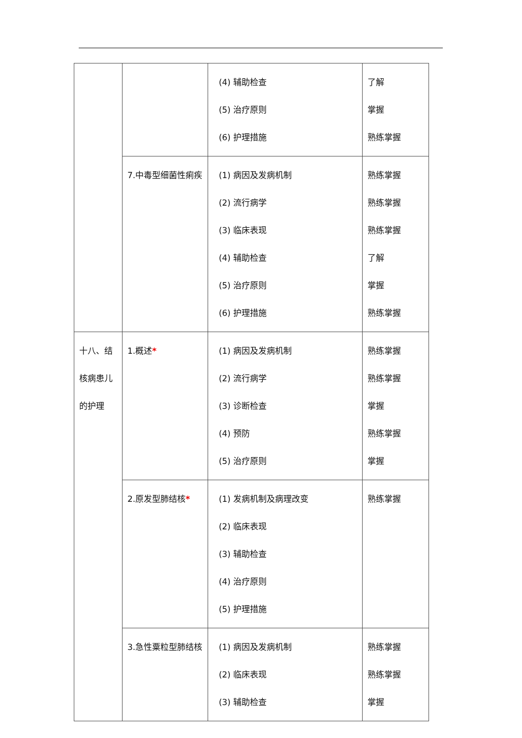| | | (4) 辅助检查 (5) 治疗原则 (6) 护理措施 | 了解 掌握 熟练掌握 |
| | 7.中毒型细菌性痢疾 | (1) 病因及发病机制 (2) 流行病学 (3) 临床表现 (4) 辅助检查 (5) 治疗原则 (6) 护理措施 | 熟练掌握 熟练掌握 熟练掌握 了解 掌握 熟练掌握 |
| 十八、结核病患儿的护理 | 1.概述 * | (1) 病因及发病机制 (2) 流行病学 (3) 诊断检查 (4) 预防 (5) 治疗原则 | 熟练掌握 熟练掌握 掌握 熟练掌握 掌握 |
| | 2.原发型肺结核 * | (1) 发病机制及病理改变 (2) 临床表现 (3) 辅助检查 (4) 治疗原则 (5) 护理措施 | 熟练掌握 |
| | 3.急性粟粒型肺结核 | (1) 病因及发病机制 (2) 临床表现 (3) 辅助检查 | 熟练掌握 熟练掌握 掌握 |